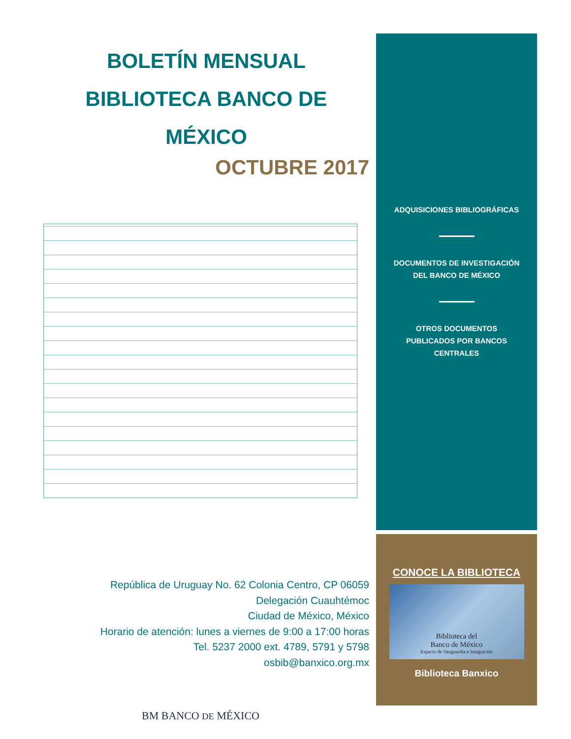BOLETÍN MENSUAL
BIBLIOTECA BANCO DE MÉXICO
OCTUBRE 2017
República de Uruguay No. 62 Colonia Centro, CP 06059
Delegación Cuauhtémoc
Ciudad de México, México
Horario de atención: lunes a viernes de 9:00 a 17:00 horas
Tel. 5237 2000 ext. 4789, 5791 y 5798
osbib@banxico.org.mx
BM BANCO DE MÉXICO
ADQUISICIONES BIBLIOGRÁFICAS
DOCUMENTOS DE INVESTIGACIÓN
DEL BANCO DE MÉXICO
OTROS DOCUMENTOS
PUBLICADOS POR BANCOS
CENTRALES
CONOCE LA BIBLIOTECA
Biblioteca del
Banco de México
Espacio de Vanguardia e Integración
Biblioteca Banxico